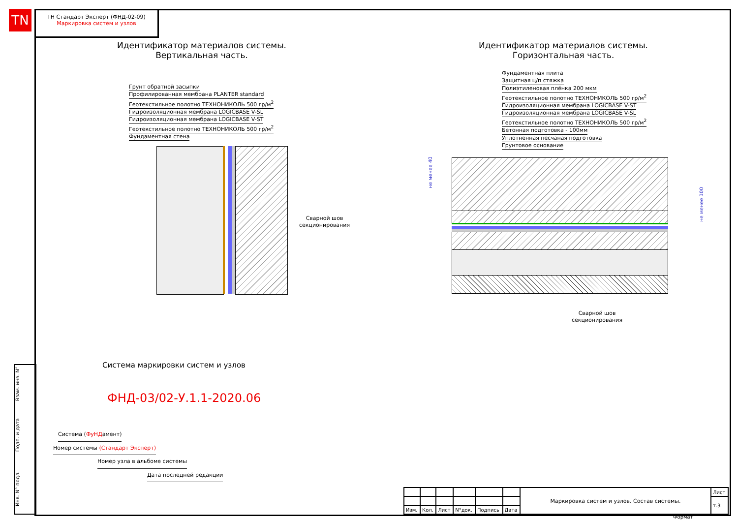TN
ТН Стандарт Эксперт (ФНД-02-09)
Маркировка систем и узлов
Идентификатор материалов системы.
Вертикальная часть.
Идентификатор материалов системы.
Горизонтальная часть.
Грунт обратной засыпки
Профилированная мембрана PLANTER standard
Геотекстильное полотно ТЕХНОНИКОЛЬ 500 гр/м<sup>2</sup>
Гидроизоляционная мембрана LOGICBASE V-SL
Гидроизоляционная мембрана LOGICBASE V-ST
Геотекстильное полотно ТЕХНОНИКОЛЬ 500 гр/м<sup>2</sup>
Фундаментная стена
Фундаментная плита
Защитная ц/п стяжка
Полиэтиленовая плёнка 200 мкм
Геотекстильное полотно ТЕХНОНИКОЛЬ 500 гр/м<sup>2</sup>
Гидроизоляционная мембрана LOGICBASE V-ST
Гидроизоляционная мембрана LOGICBASE V-SL
Геотекстильное полотно ТЕХНОНИКОЛЬ 500 гр/м<sup>2</sup>
Бетонная подготовка - 100мм
Уплотненная песчаная подготовка
Грунтовое основание
Сварной шов
секционирования
не менее 40
не менее 100
Сварной шов
секционирования
Система маркировки систем и узлов
ФНД-03/02-У.1.1-2020.06
Система (ФуНДамент)
Номер системы (Стандарт Эксперт)
Номер узла в альбоме системы
Дата последней редакции
Взам. инв. N°
Подп. и дата
Инв. N° подл.
| | | | | | | Маркировка систем и узлов. Состав системы. | Лист |
| | | | | | | | т.3 |
| Изм. | Кол. | Лист | N°док. | Подпись | Дата | | |
Формат